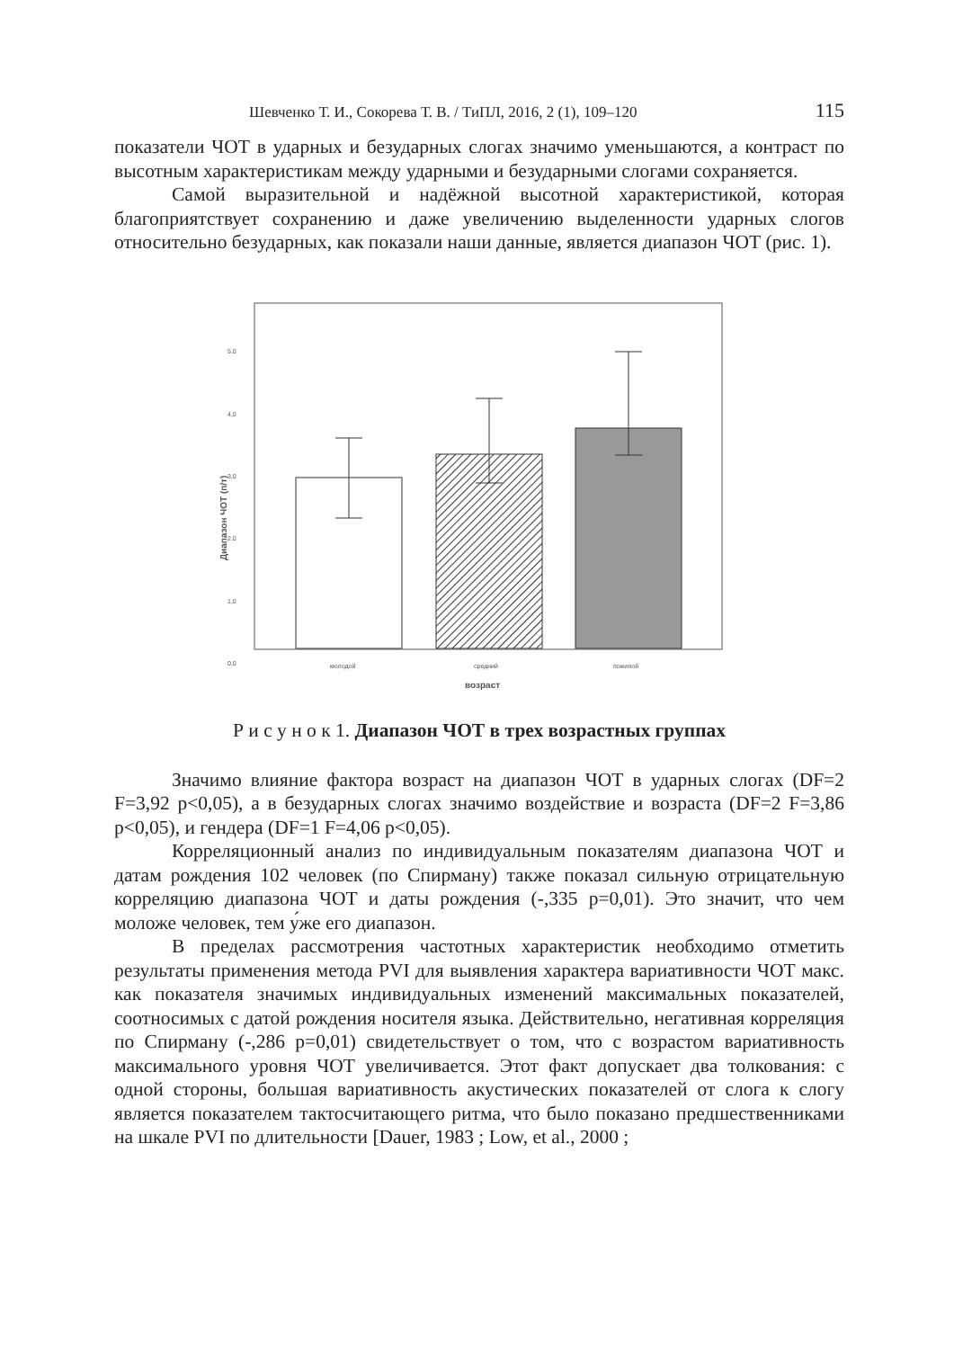Шевченко Т. И., Сокорева Т. В. / ТиПЛ, 2016, 2 (1), 109–120 115
показатели ЧОТ в ударных и безударных слогах значимо уменьшаются, а контраст по высотным характеристикам между ударными и безударными слогами сохраняется.
Самой выразительной и надёжной высотной характеристикой, которая благоприятствует сохранению и даже увеличению выделенности ударных слогов относительно безударных, как показали наши данные, является диапазон ЧОТ (рис. 1).
5,0
4,0
3,0
2,0
1,0
0,0
Диапазон ЧОТ (п/т)
молодой
средний
пожилой
возраст
Р и с у н о к 1. Диапазон ЧОТ в трех возрастных группах
Значимо влияние фактора возраст на диапазон ЧОТ в ударных слогах (DF=2 F=3,92 p<0,05), а в безударных слогах значимо воздействие и возраста (DF=2 F=3,86 p<0,05), и гендера (DF=1 F=4,06 p<0,05).
Корреляционный анализ по индивидуальным показателям диапазона ЧОТ и датам рождения 102 человек (по Спирману) также показал сильную отрицательную корреляцию диапазона ЧОТ и даты рождения (-,335 p=0,01). Это значит, что чем моложе человек, тем у́же его диапазон.
В пределах рассмотрения частотных характеристик необходимо отметить результаты применения метода PVI для выявления характера вариативности ЧОТ макс. как показателя значимых индивидуальных изменений максимальных показателей, соотносимых с датой рождения носителя языка. Действительно, негативная корреляция по Спирману (-,286 p=0,01) свидетельствует о том, что с возрастом вариативность максимального уровня ЧОТ увеличивается. Этот факт допускает два толкования: с одной стороны, большая вариативность акустических показателей от слога к слогу является показателем тактосчитающего ритма, что было показано предшественниками на шкале PVI по длительности [Dauer, 1983 ; Low, et al., 2000 ;